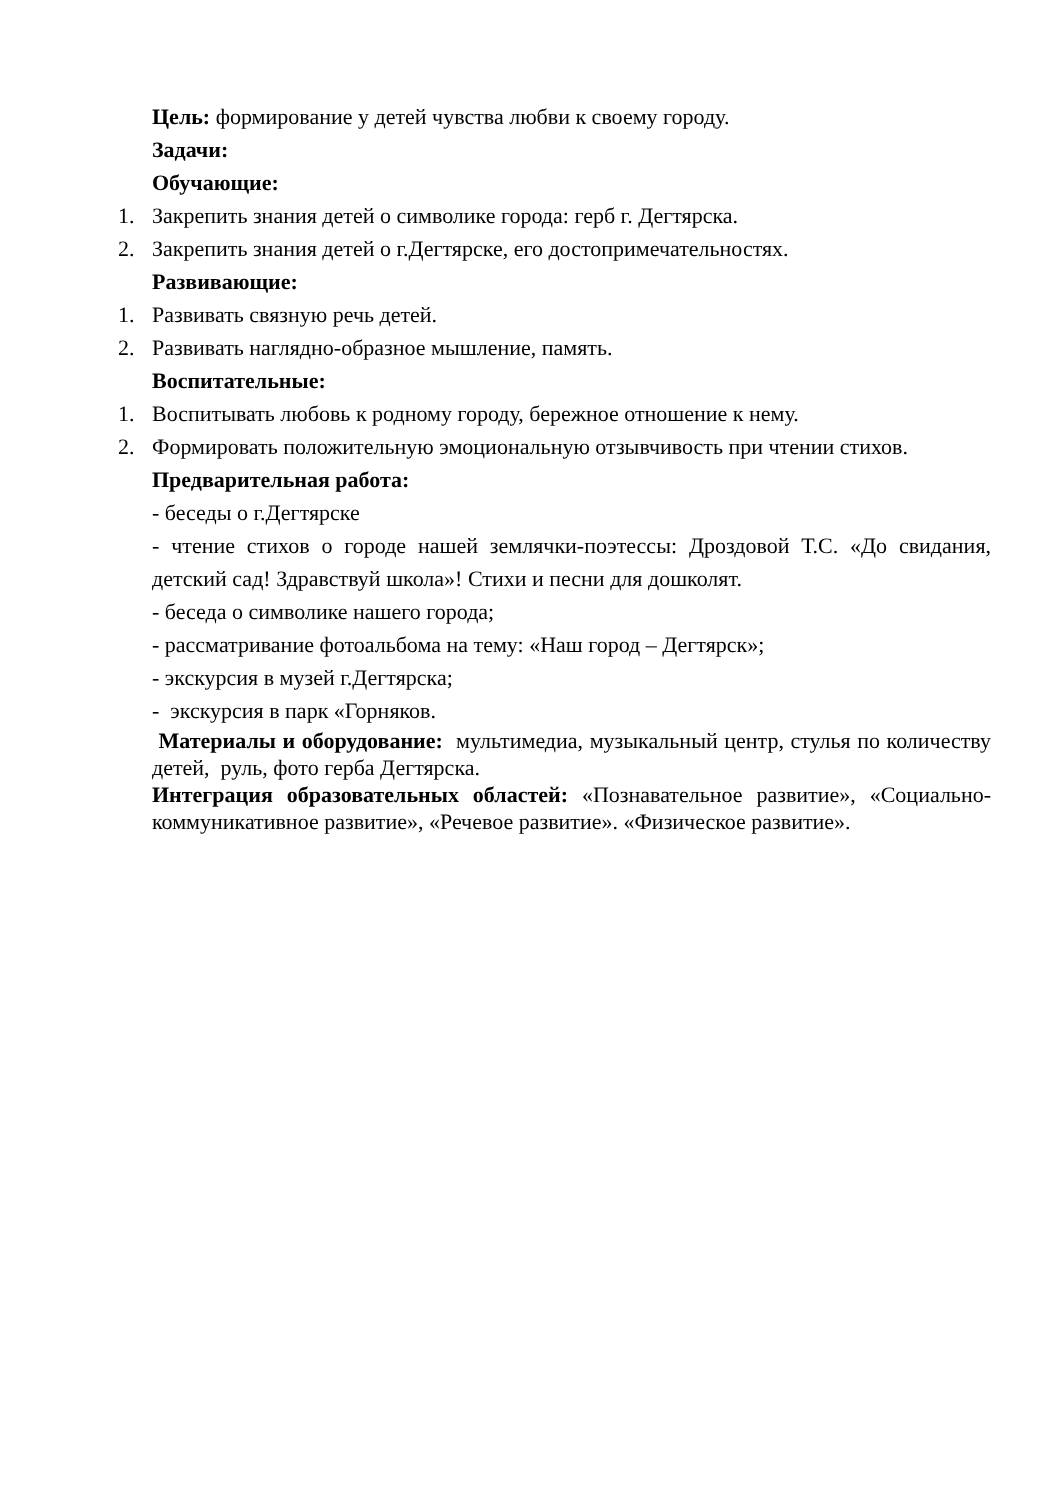Цель: формирование у детей чувства любви к своему городу.
Задачи:
Обучающие:
1. Закрепить знания детей о символике города: герб г. Дегтярска.
2. Закрепить знания детей о г.Дегтярске, его достопримечательностях.
Развивающие:
1. Развивать связную речь детей.
2. Развивать наглядно-образное мышление, память.
Воспитательные:
1. Воспитывать любовь к родному городу, бережное отношение к нему.
2. Формировать положительную эмоциональную отзывчивость при чтении стихов.
Предварительная работа:
- беседы о г.Дегтярске
- чтение стихов о городе нашей землячки-поэтессы: Дроздовой Т.С. «До свидания, детский сад! Здравствуй школа»! Стихи и песни для дошколят.
- беседа о символике нашего города;
- рассматривание фотоальбома на тему: «Наш город – Дегтярск»;
- экскурсия в музей г.Дегтярска;
- экскурсия в парк «Горняков.
Материалы и оборудование: мультимедиа, музыкальный центр, стулья по количеству детей, руль, фото герба Дегтярска.
Интеграция образовательных областей: «Познавательное развитие», «Социально-коммуникативное развитие», «Речевое развитие». «Физическое развитие».